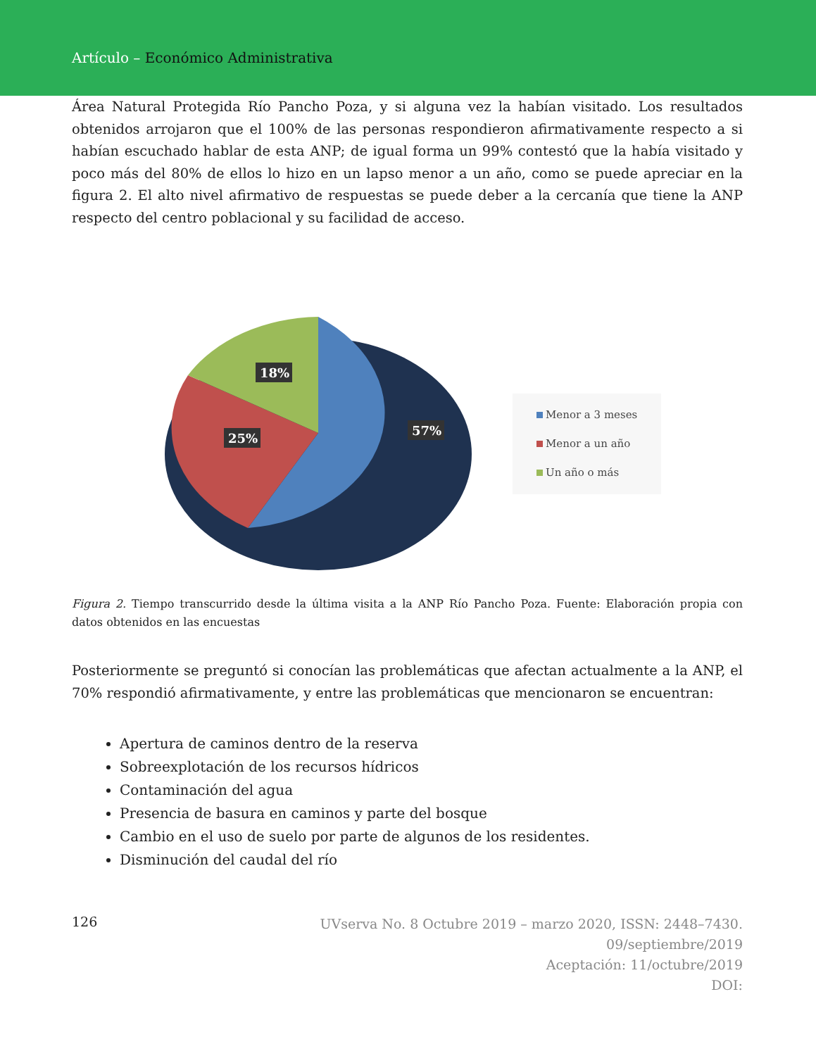Artículo – Económico Administrativa
Área Natural Protegida Río Pancho Poza, y si alguna vez la habían visitado. Los resultados obtenidos arrojaron que el 100% de las personas respondieron afirmativamente respecto a si habían escuchado hablar de esta ANP; de igual forma un 99% contestó que la había visitado y poco más del 80% de ellos lo hizo en un lapso menor a un año, como se puede apreciar en la figura 2. El alto nivel afirmativo de respuestas se puede deber a la cercanía que tiene la ANP respecto del centro poblacional y su facilidad de acceso.
18%
25%
57%
Menor a 3 meses
Menor a un año
Un año o más
Figura 2. Tiempo transcurrido desde la última visita a la ANP Río Pancho Poza. Fuente: Elaboración propia con datos obtenidos en las encuestas
Posteriormente se preguntó si conocían las problemáticas que afectan actualmente a la ANP, el 70% respondió afirmativamente, y entre las problemáticas que mencionaron se encuentran:
Apertura de caminos dentro de la reserva
Sobreexplotación de los recursos hídricos
Contaminación del agua
Presencia de basura en caminos y parte del bosque
Cambio en el uso de suelo por parte de algunos de los residentes.
Disminución del caudal del río
126
UVserva No. 8 Octubre 2019 – marzo 2020, ISSN: 2448–7430.
09/septiembre/2019
Aceptación: 11/octubre/2019
DOI: